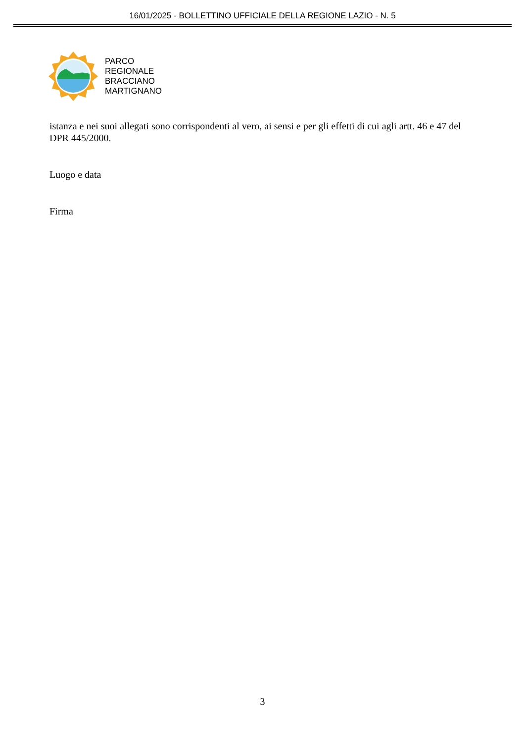16/01/2025 - BOLLETTINO UFFICIALE DELLA REGIONE LAZIO - N. 5
PARCO
REGIONALE
BRACCIANO
MARTIGNANO
istanza e nei suoi allegati sono corrispondenti al vero, ai sensi e per gli effetti di cui agli artt. 46 e 47 del DPR 445/2000.
Luogo e data
Firma
3